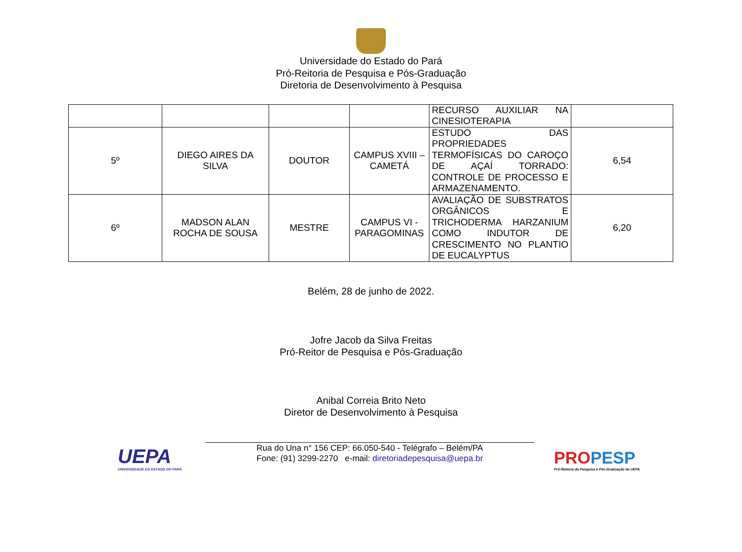Universidade do Estado do Pará
Pró-Reitoria de Pesquisa e Pós-Graduação
Diretoria de Desenvolvimento à Pesquisa
| | | | | RECURSO AUXILIAR NA CINESIOTERAPIA | |
| 5º | DIEGO AIRES DA SILVA | DOUTOR | CAMPUS XVIII – CAMETÁ | ESTUDO DAS PROPRIEDADES TERMOFÍSICAS DO CAROÇO DE AÇAÍ TORRADO: CONTROLE DE PROCESSO E ARMAZENAMENTO. | 6,54 |
| 6º | MADSON ALAN ROCHA DE SOUSA | MESTRE | CAMPUS VI - PARAGOMINAS | AVALIAÇÃO DE SUBSTRATOS ORGÂNICOS E TRICHODERMA HARZANIUM COMO INDUTOR DE CRESCIMENTO NO PLANTIO DE EUCALYPTUS | 6,20 |
Belém, 28 de junho de 2022.
Jofre Jacob da Silva Freitas
Pró-Reitor de Pesquisa e Pós-Graduação
Anibal Correia Brito Neto
Diretor de Desenvolvimento à Pesquisa
UEPA
UNIVERSIDADE DO ESTADO DO PARÁ
Rua do Una n° 156 CEP: 66.050-540 - Telégrafo – Belém/PA
Fone: (91) 3299-2270 e-mail: diretoriadepesquisa@uepa.br
PRO PESP
Pró-Reitoria de Pesquisa e Pós-Graduação da UEPA